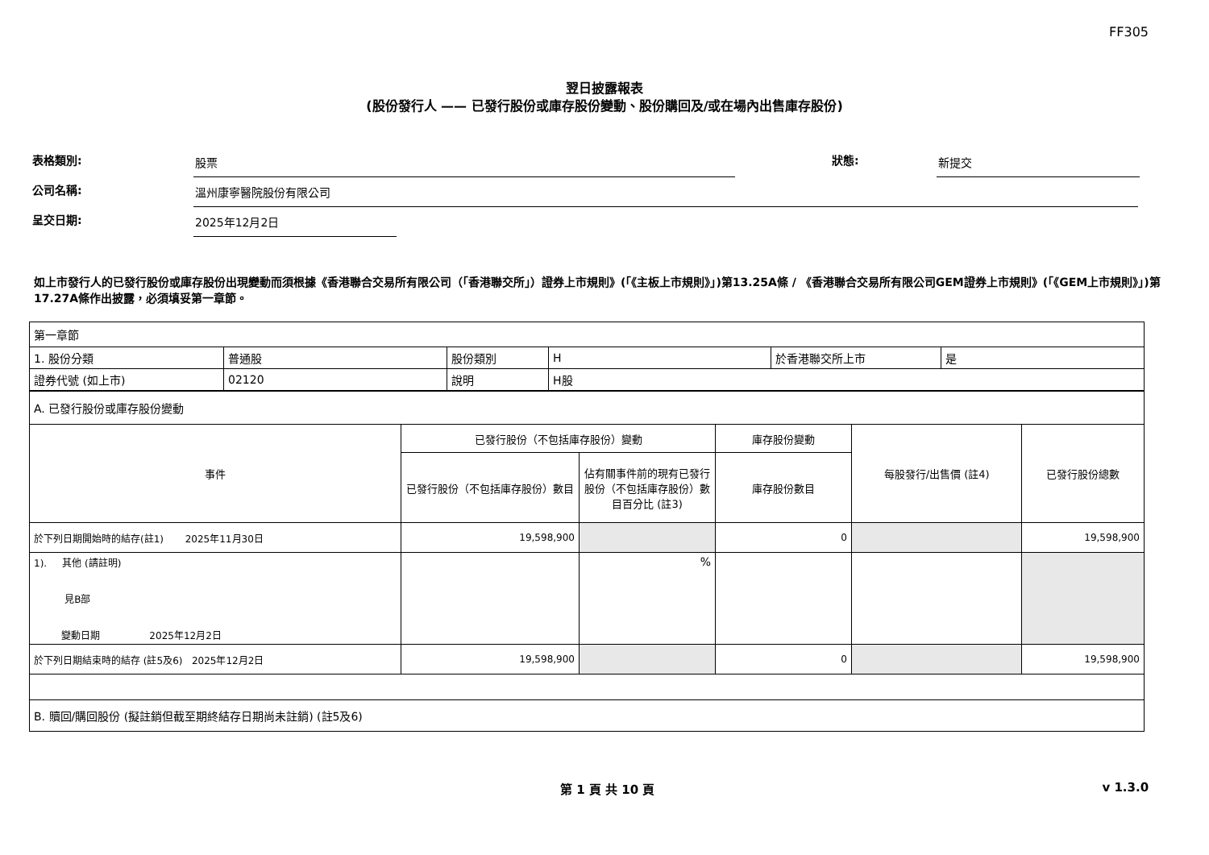FF305
翌日披露報表
(股份發行人 —— 已發行股份或庫存股份變動、股份購回及/或在場內出售庫存股份)
表格類別: 股票 狀態: 新提交
公司名稱: 溫州康寧醫院股份有限公司
呈交日期: 2025年12月2日
如上市發行人的已發行股份或庫存股份出現變動而須根據《香港聯合交易所有限公司（「香港聯交所」）證券上市規則》(「《主板上市規則》」)第13.25A條 / 《香港聯合交易所有限公司GEM證券上市規則》(「《GEM上市規則》」)第17.27A條作出披露，必須填妥第一章節。
| 第一章節 | | | | | |
| 1. 股份分類 | 普通股 | 股份類別 | H | 於香港聯交所上市 | 是 |
| 證券代號 (如上市) | 02120 | 說明 | H股 | | |
| A. 已發行股份或庫存股份變動 | | | | | |
| 事件 | 已發行股份（不包括庫存股份）變動 | | 庫存股份變動 | 每股發行/出售價 (註4) | 已發行股份總數 |
| | 已發行股份（不包括庫存股份）數目 | 佔有關事件前的現有已發行股份（不包括庫存股份）數目百分比 (註3) | 庫存股份數目 | | |
| 於下列日期開始時的結存(註1) 2025年11月30日 | 19,598,900 | | 0 | | 19,598,900 |
| 1). 其他 (請註明) 見B部 變動日期 2025年12月2日 | | % | | | |
| 於下列日期結束時的結存 (註5及6) 2025年12月2日 | 19,598,900 | | 0 | | 19,598,900 |
| B. 贖回/購回股份 (擬註銷但截至期終結存日期尚未註銷) (註5及6) | | | | | |
第 1 頁 共 10 頁 v 1.3.0